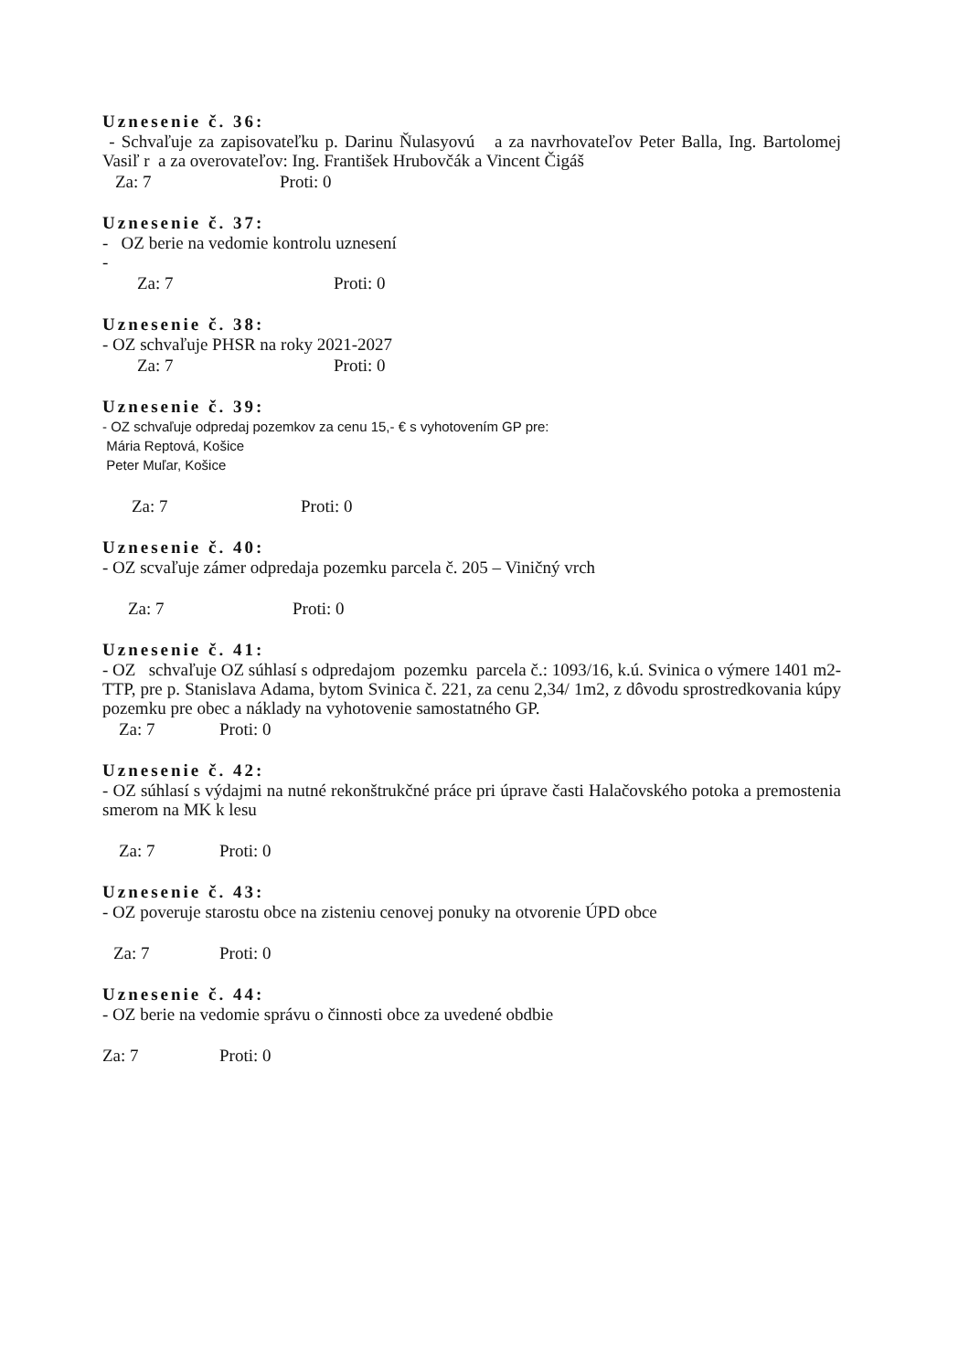Uznesenie č. 36:
- Schvaľuje za zapisovateľku p. Darinu Ňulasyovú a za navrhovateľov Peter Balla, Ing. Bartolomej Vasiľ r a za overovateľov: Ing. František Hrubovčák a Vincent Čigáš
Za: 7 Proti: 0
Uznesenie č. 37:
- OZ berie na vedomie kontrolu uznesení
-
Za: 7 Proti: 0
Uznesenie č. 38:
- OZ schvaľuje PHSR na roky 2021-2027
Za: 7 Proti: 0
Uznesenie č. 39:
- OZ schvaľuje odpredaj pozemkov za cenu 15,- € s vyhotovením GP pre:
Mária Reptová, Košice
Peter Muľar, Košice
Za: 7 Proti: 0
Uznesenie č. 40:
- OZ scvaľuje zámer odpredaja pozemku parcela č. 205 – Viničný vrch
Za: 7 Proti: 0
Uznesenie č. 41:
- OZ schvaľuje OZ súhlasí s odpredajom pozemku parcela č.: 1093/16, k.ú. Svinica o výmere 1401 m2- TTP, pre p. Stanislava Adama, bytom Svinica č. 221, za cenu 2,34/ 1m2, z dôvodu sprostredkovania kúpy pozemku pre obec a náklady na vyhotovenie samostatného GP.
Za: 7 Proti: 0
Uznesenie č. 42:
- OZ súhlasí s výdajmi na nutné rekonštrukčné práce pri úprave časti Halačovského potoka a premostenia smerom na MK k lesu
Za: 7 Proti: 0
Uznesenie č. 43:
- OZ poveruje starostu obce na zisteniu cenovej ponuky na otvorenie ÚPD obce
Za: 7 Proti: 0
Uznesenie č. 44:
- OZ berie na vedomie správu o činnosti obce za uvedené obdbie
Za: 7 Proti: 0